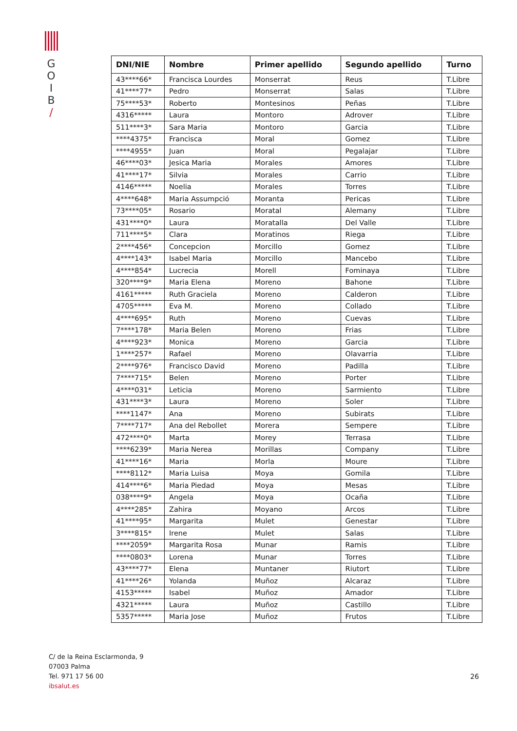G
O
I
B
/
| DNI/NIE | Nombre | Primer apellido | Segundo apellido | Turno |
| --- | --- | --- | --- | --- |
| 43****66* | Francisca Lourdes | Monserrat | Reus | T.Libre |
| 41****77* | Pedro | Monserrat | Salas | T.Libre |
| 75****53* | Roberto | Montesinos | Peñas | T.Libre |
| 4316***** | Laura | Montoro | Adrover | T.Libre |
| 511****3* | Sara Maria | Montoro | Garcia | T.Libre |
| ****4375* | Francisca | Moral | Gomez | T.Libre |
| ****4955* | Juan | Moral | Pegalajar | T.Libre |
| 46****03* | Jesica Maria | Morales | Amores | T.Libre |
| 41****17* | Silvia | Morales | Carrio | T.Libre |
| 4146***** | Noelia | Morales | Torres | T.Libre |
| 4****648* | Maria Assumpció | Moranta | Pericas | T.Libre |
| 73****05* | Rosario | Moratal | Alemany | T.Libre |
| 431****0* | Laura | Moratalla | Del Valle | T.Libre |
| 711****5* | Clara | Moratinos | Riega | T.Libre |
| 2****456* | Concepcion | Morcillo | Gomez | T.Libre |
| 4****143* | Isabel Maria | Morcillo | Mancebo | T.Libre |
| 4****854* | Lucrecia | Morell | Fominaya | T.Libre |
| 320****9* | Maria Elena | Moreno | Bahone | T.Libre |
| 4161***** | Ruth Graciela | Moreno | Calderon | T.Libre |
| 4705***** | Eva M. | Moreno | Collado | T.Libre |
| 4****695* | Ruth | Moreno | Cuevas | T.Libre |
| 7****178* | Maria Belen | Moreno | Frias | T.Libre |
| 4****923* | Monica | Moreno | Garcia | T.Libre |
| 1****257* | Rafael | Moreno | Olavarria | T.Libre |
| 2****976* | Francisco David | Moreno | Padilla | T.Libre |
| 7****715* | Belen | Moreno | Porter | T.Libre |
| 4****031* | Leticia | Moreno | Sarmiento | T.Libre |
| 431****3* | Laura | Moreno | Soler | T.Libre |
| ****1147* | Ana | Moreno | Subirats | T.Libre |
| 7****717* | Ana del Rebollet | Morera | Sempere | T.Libre |
| 472****0* | Marta | Morey | Terrasa | T.Libre |
| ****6239* | Maria Nerea | Morillas | Company | T.Libre |
| 41****16* | Maria | Morla | Moure | T.Libre |
| ****8112* | Maria Luisa | Moya | Gomila | T.Libre |
| 414****6* | Maria Piedad | Moya | Mesas | T.Libre |
| 038****9* | Angela | Moya | Ocaña | T.Libre |
| 4****285* | Zahira | Moyano | Arcos | T.Libre |
| 41****95* | Margarita | Mulet | Genestar | T.Libre |
| 3****815* | Irene | Mulet | Salas | T.Libre |
| ****2059* | Margarita Rosa | Munar | Ramis | T.Libre |
| ****0803* | Lorena | Munar | Torres | T.Libre |
| 43****77* | Elena | Muntaner | Riutort | T.Libre |
| 41****26* | Yolanda | Muñoz | Alcaraz | T.Libre |
| 4153***** | Isabel | Muñoz | Amador | T.Libre |
| 4321***** | Laura | Muñoz | Castillo | T.Libre |
| 5357***** | Maria Jose | Muñoz | Frutos | T.Libre |
C/ de la Reina Esclarmonda, 9
07003 Palma
Tel. 971 17 56 00
ibsalut.es
26